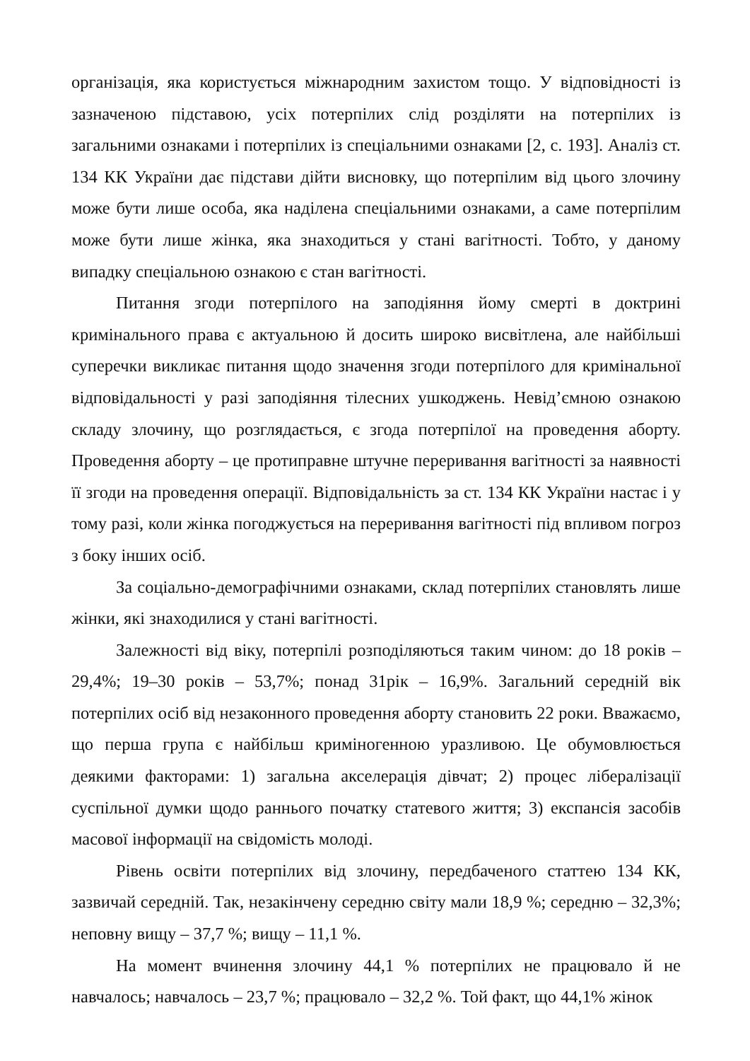організація, яка користується міжнародним захистом тощо. У відповідності із зазначеною підставою, усіх потерпілих слід розділяти на потерпілих із загальними ознаками і потерпілих із спеціальними ознаками [2, с. 193]. Аналіз ст. 134 КК України дає підстави дійти висновку, що потерпілим від цього злочину може бути лише особа, яка наділена спеціальними ознаками, а саме потерпілим може бути лише жінка, яка знаходиться у стані вагітності. Тобто, у даному випадку спеціальною ознакою є стан вагітності.
Питання згоди потерпілого на заподіяння йому смерті в доктрині кримінального права є актуальною й досить широко висвітлена, але найбільші суперечки викликає питання щодо значення згоди потерпілого для кримінальної відповідальності у разі заподіяння тілесних ушкоджень. Невід’ємною ознакою складу злочину, що розглядається, є згода потерпілої на проведення аборту. Проведення аборту – це протиправне штучне переривання вагітності за наявності її згоди на проведення операції. Відповідальність за ст. 134 КК України настає і у тому разі, коли жінка погоджується на переривання вагітності під впливом погроз з боку інших осіб.
За соціально-демографічними ознаками, склад потерпілих становлять лише жінки, які знаходилися у стані вагітності.
Залежності від віку, потерпілі розподіляються таким чином: до 18 років – 29,4%; 19–30 років – 53,7%; понад 31рік – 16,9%. Загальний середній вік потерпілих осіб від незаконного проведення аборту становить 22 роки. Вважаємо, що перша група є найбільш криміногенною уразливою. Це обумовлюється деякими факторами: 1) загальна акселерація дівчат; 2) процес лібералізації суспільної думки щодо раннього початку статевого життя; 3) експансія засобів масової інформації на свідомість молоді.
Рівень освіти потерпілих від злочину, передбаченого статтею 134 КК, зазвичай середній. Так, незакінчену середню світу мали 18,9 %; середню – 32,3%; неповну вищу – 37,7 %; вищу – 11,1 %.
На момент вчинення злочину 44,1 % потерпілих не працювало й не навчалось; навчалось – 23,7 %; працювало – 32,2 %. Той факт, що 44,1% жінок